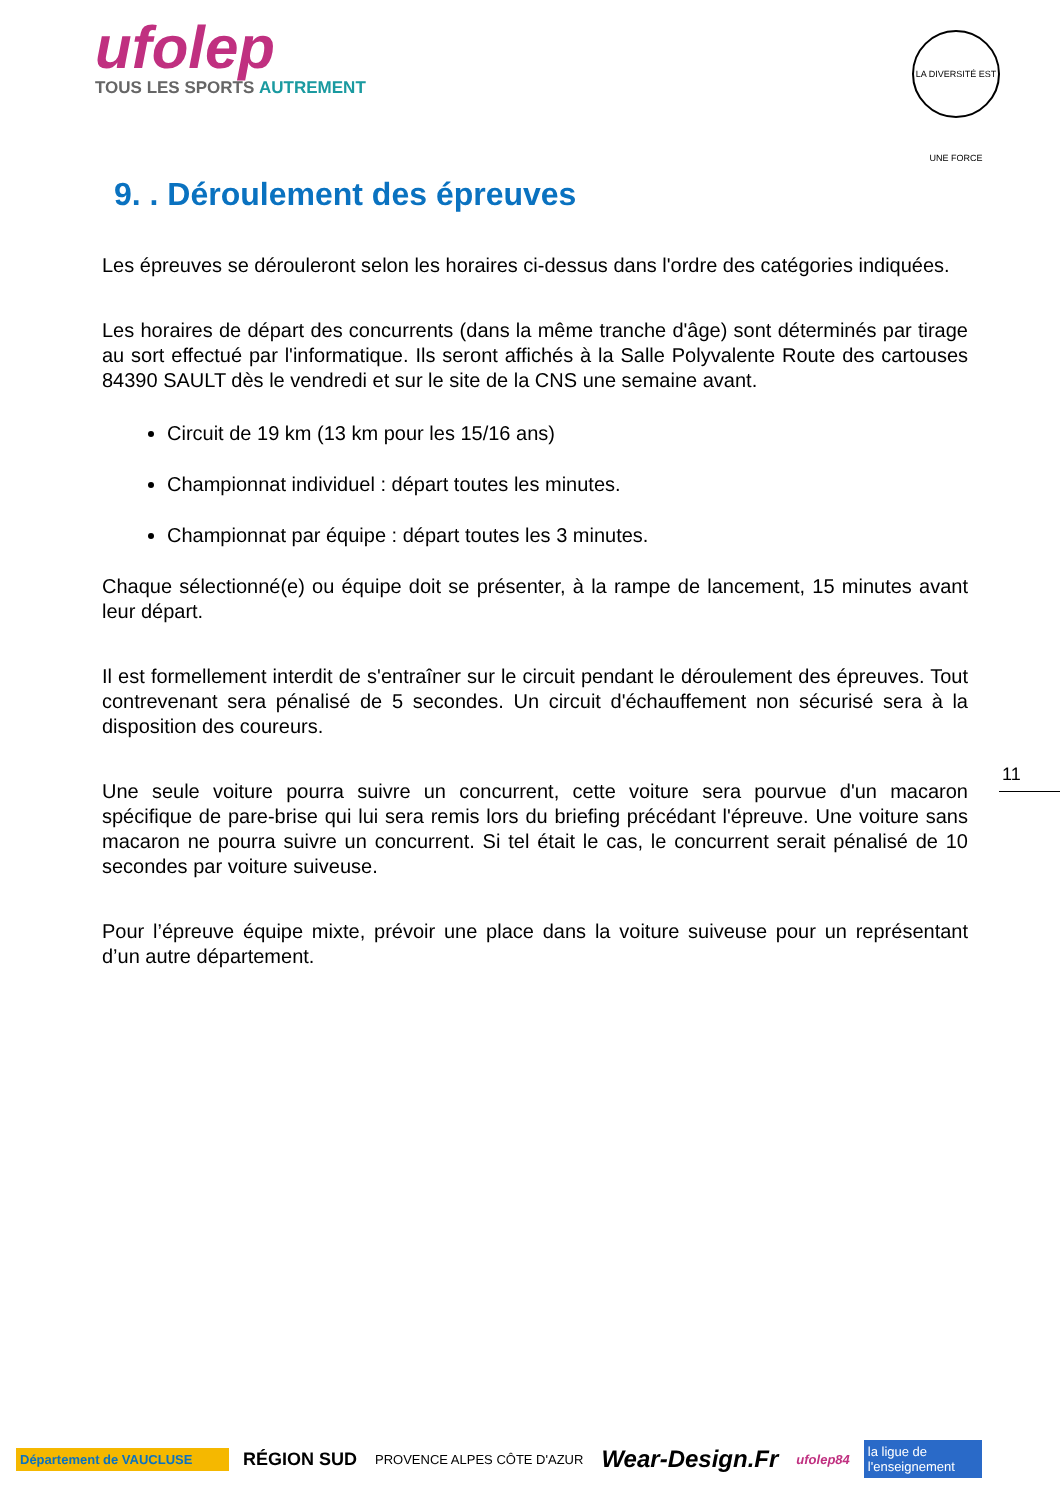ufolep
TOUS LES SPORTS AUTREMENT
LA DIVERSITÉ EST UNE FORCE
9. . Déroulement des épreuves
Les épreuves se dérouleront selon les horaires ci-dessus dans l'ordre des catégories indiquées.
Les horaires de départ des concurrents (dans la même tranche d'âge) sont déterminés par tirage au sort effectué par l'informatique. Ils seront affichés à la Salle Polyvalente Route des cartouses 84390 SAULT dès le vendredi et sur le site de la CNS une semaine avant.
Circuit de 19 km (13 km pour les 15/16 ans)
Championnat individuel : départ toutes les minutes.
Championnat par équipe : départ toutes les 3 minutes.
Chaque sélectionné(e) ou équipe doit se présenter, à la rampe de lancement, 15 minutes avant leur départ.
Il est formellement interdit de s'entraîner sur le circuit pendant le déroulement des épreuves. Tout contrevenant sera pénalisé de 5 secondes. Un circuit d'échauffement non sécurisé sera à la disposition des coureurs.
Une seule voiture pourra suivre un concurrent, cette voiture sera pourvue d'un macaron spécifique de pare-brise qui lui sera remis lors du briefing précédant l'épreuve. Une voiture sans macaron ne pourra suivre un concurrent. Si tel était le cas, le concurrent serait pénalisé de 10 secondes par voiture suiveuse.
Pour l’épreuve équipe mixte, prévoir une place dans la voiture suiveuse pour un représentant d’un autre département.
11
Département de VAUCLUSE
RÉGION SUD
PROVENCE ALPES CÔTE D'AZUR
Wear-Design.Fr
ufolep84
la ligue de l'enseignement